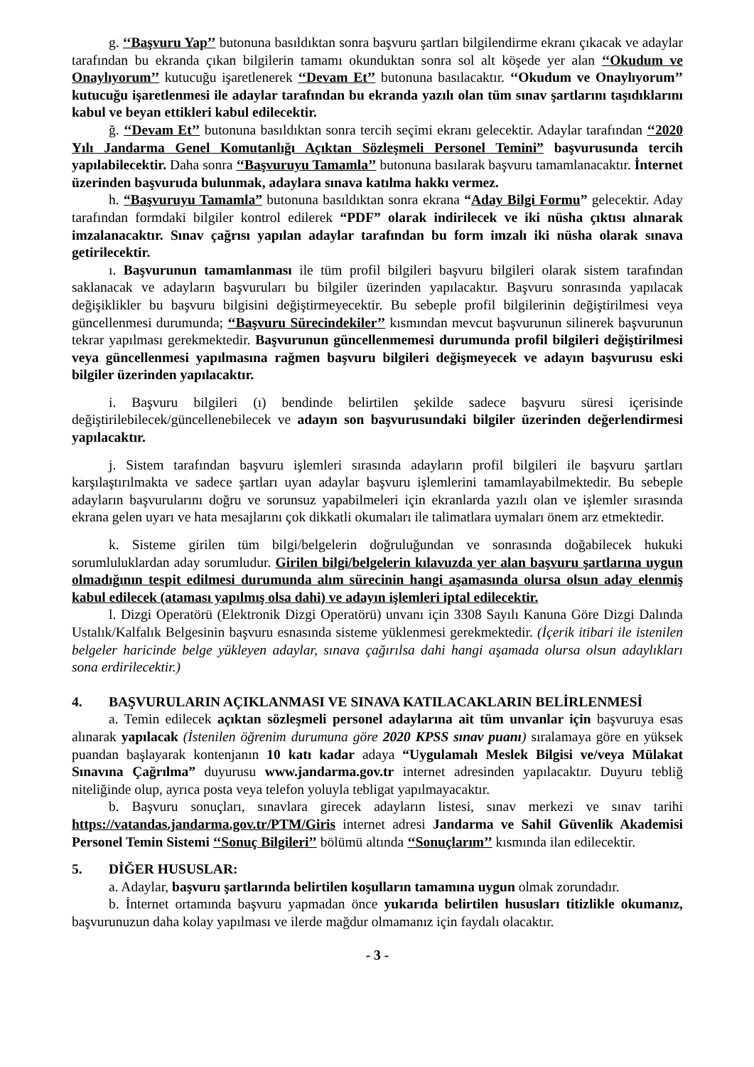g. ‘‘Başvuru Yap’’ butonuna basıldıktan sonra başvuru şartları bilgilendirme ekranı çıkacak ve adaylar tarafından bu ekranda çıkan bilgilerin tamamı okunduktan sonra sol alt köşede yer alan ‘‘Okudum ve Onaylıyorum’’ kutucuğu işaretlenerek ‘‘Devam Et’’ butonuna basılacaktır. ‘‘Okudum ve Onaylıyorum’’ kutucuğu işaretlenmesi ile adaylar tarafından bu ekranda yazılı olan tüm sınav şartlarını taşıdıklarını kabul ve beyan ettikleri kabul edilecektir.
ğ. ‘‘Devam Et’’ butonuna basıldıktan sonra tercih seçimi ekranı gelecektir. Adaylar tarafından ‘‘2020 Yılı Jandarma Genel Komutanlığı Açıktan Sözleşmeli Personel Temini” başvurusunda tercih yapılabilecektir. Daha sonra ‘‘Başvuruyu Tamamla’’ butonuna basılarak başvuru tamamlanacaktır. İnternet üzerinden başvuruda bulunmak, adaylara sınava katılma hakkı vermez.
h. “Başvuruyu Tamamla” butonuna basıldıktan sonra ekrana “Aday Bilgi Formu” gelecektir. Aday tarafından formdaki bilgiler kontrol edilerek “PDF” olarak indirilecek ve iki nüsha çıktısı alınarak imzalanacaktır. Sınav çağrısı yapılan adaylar tarafından bu form imzalı iki nüsha olarak sınava getirilecektir.
ı. Başvurunun tamamlanması ile tüm profil bilgileri başvuru bilgileri olarak sistem tarafından saklanacak ve adayların başvuruları bu bilgiler üzerinden yapılacaktır. Başvuru sonrasında yapılacak değişiklikler bu başvuru bilgisini değiştirmeyecektir. Bu sebeple profil bilgilerinin değiştirilmesi veya güncellenmesi durumunda; ‘‘Başvuru Sürecindekiler’’ kısmından mevcut başvurunun silinerek başvurunun tekrar yapılması gerekmektedir. Başvurunun güncellenmemesi durumunda profil bilgileri değiştirilmesi veya güncellenmesi yapılmasına rağmen başvuru bilgileri değişmeyecek ve adayın başvurusu eski bilgiler üzerinden yapılacaktır.
i. Başvuru bilgileri (ı) bendinde belirtilen şekilde sadece başvuru süresi içerisinde değiştirilebilecek/güncellenebilecek ve adayın son başvurusundaki bilgiler üzerinden değerlendirmesi yapılacaktır.
j. Sistem tarafından başvuru işlemleri sırasında adayların profil bilgileri ile başvuru şartları karşılaştırılmakta ve sadece şartları uyan adaylar başvuru işlemlerini tamamlayabilmektedir. Bu sebeple adayların başvurularını doğru ve sorunsuz yapabilmeleri için ekranlarda yazılı olan ve işlemler sırasında ekrana gelen uyarı ve hata mesajlarını çok dikkatli okumaları ile talimatlara uymaları önem arz etmektedir.
k. Sisteme girilen tüm bilgi/belgelerin doğruluğundan ve sonrasında doğabilecek hukuki sorumluluklardan aday sorumludur. Girilen bilgi/belgelerin kılavuzda yer alan başvuru şartlarına uygun olmadığının tespit edilmesi durumunda alım sürecinin hangi aşamasında olursa olsun aday elenmiş kabul edilecek (ataması yapılmış olsa dahi) ve adayın işlemleri iptal edilecektir.
l. Dizgi Operatörü (Elektronik Dizgi Operatörü) unvanı için 3308 Sayılı Kanuna Göre Dizgi Dalında Ustalık/Kalfalık Belgesinin başvuru esnasında sisteme yüklenmesi gerekmektedir. (İçerik itibari ile istenilen belgeler haricinde belge yükleyen adaylar, sınava çağırılsa dahi hangi aşamada olursa olsun adaylıkları sona erdirilecektir.)
4. BAŞVURULARIN AÇIKLANMASI VE SINAVA KATILACAKLARIN BELİRLENMESİ
a. Temin edilecek açıktan sözleşmeli personel adaylarına ait tüm unvanlar için başvuruya esas alınarak yapılacak (İstenilen öğrenim durumuna göre 2020 KPSS sınav puanı) sıralamaya göre en yüksek puandan başlayarak kontenjanın 10 katı kadar adaya “Uygulamalı Meslek Bilgisi ve/veya Mülakat Sınavına Çağrılma” duyurusu www.jandarma.gov.tr internet adresinden yapılacaktır. Duyuru tebliğ niteliğinde olup, ayrıca posta veya telefon yoluyla tebligat yapılmayacaktır.
b. Başvuru sonuçları, sınavlara girecek adayların listesi, sınav merkezi ve sınav tarihi https://vatandas.jandarma.gov.tr/PTM/Giris internet adresi Jandarma ve Sahil Güvenlik Akademisi Personel Temin Sistemi ‘‘Sonuç Bilgileri’’ bölümü altında ‘‘Sonuçlarım’’ kısmında ilan edilecektir.
5. DİĞER HUSUSLAR:
a. Adaylar, başvuru şartlarında belirtilen koşulların tamamına uygun olmak zorundadır.
b. İnternet ortamında başvuru yapmadan önce yukarıda belirtilen hususları titizlikle okumanız, başvurunuzun daha kolay yapılması ve ilerde mağdur olmamanız için faydalı olacaktır.
- 3 -